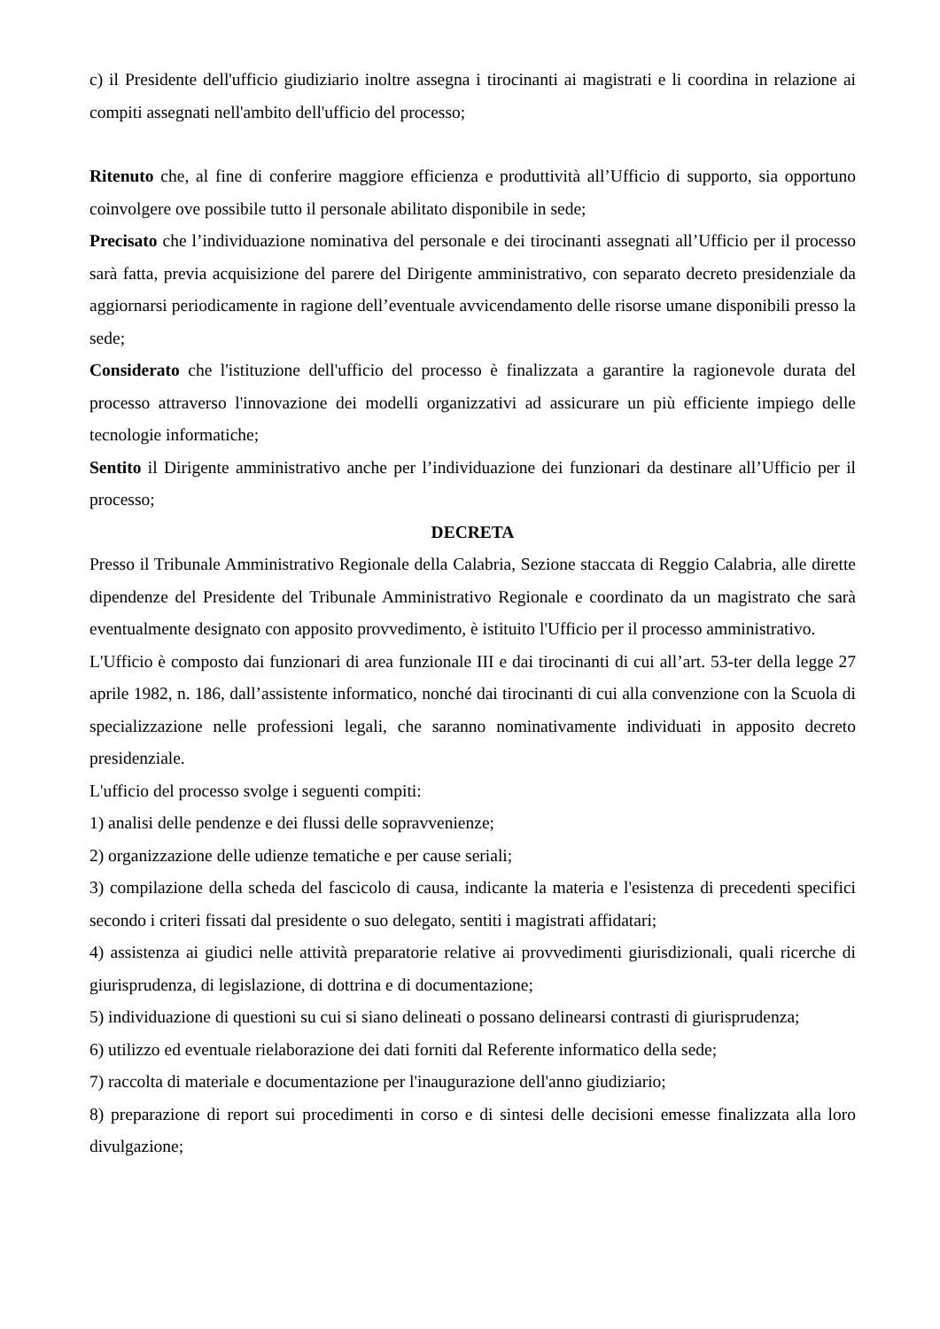c) il Presidente dell'ufficio giudiziario inoltre assegna i tirocinanti ai magistrati e li coordina in relazione ai compiti assegnati nell'ambito dell'ufficio del processo;
Ritenuto che, al fine di conferire maggiore efficienza e produttività all’Ufficio di supporto, sia opportuno coinvolgere ove possibile tutto il personale abilitato disponibile in sede;
Precisato che l’individuazione nominativa del personale e dei tirocinanti assegnati all’Ufficio per il processo sarà fatta, previa acquisizione del parere del Dirigente amministrativo, con separato decreto presidenziale da aggiornarsi periodicamente in ragione dell’eventuale avvicendamento delle risorse umane disponibili presso la sede;
Considerato che l'istituzione dell'ufficio del processo è finalizzata a garantire la ragionevole durata del processo attraverso l'innovazione dei modelli organizzativi ad assicurare un più efficiente impiego delle tecnologie informatiche;
Sentito il Dirigente amministrativo anche per l’individuazione dei funzionari da destinare all’Ufficio per il processo;
DECRETA
Presso il Tribunale Amministrativo Regionale della Calabria, Sezione staccata di Reggio Calabria, alle dirette dipendenze del Presidente del Tribunale Amministrativo Regionale e coordinato da un magistrato che sarà eventualmente designato con apposito provvedimento, è istituito l'Ufficio per il processo amministrativo.
L'Ufficio è composto dai funzionari di area funzionale III e dai tirocinanti di cui all’art. 53-ter della legge 27 aprile 1982, n. 186, dall’assistente informatico, nonché dai tirocinanti di cui alla convenzione con la Scuola di specializzazione nelle professioni legali, che saranno nominativamente individuati in apposito decreto presidenziale.
L'ufficio del processo svolge i seguenti compiti:
1) analisi delle pendenze e dei flussi delle sopravvenienze;
2) organizzazione delle udienze tematiche e per cause seriali;
3) compilazione della scheda del fascicolo di causa, indicante la materia e l'esistenza di precedenti specifici secondo i criteri fissati dal presidente o suo delegato, sentiti i magistrati affidatari;
4) assistenza ai giudici nelle attività preparatorie relative ai provvedimenti giurisdizionali, quali ricerche di giurisprudenza, di legislazione, di dottrina e di documentazione;
5) individuazione di questioni su cui si siano delineati o possano delinearsi contrasti di giurisprudenza;
6) utilizzo ed eventuale rielaborazione dei dati forniti dal Referente informatico della sede;
7) raccolta di materiale e documentazione per l'inaugurazione dell'anno giudiziario;
8) preparazione di report sui procedimenti in corso e di sintesi delle decisioni emesse finalizzata alla loro divulgazione;